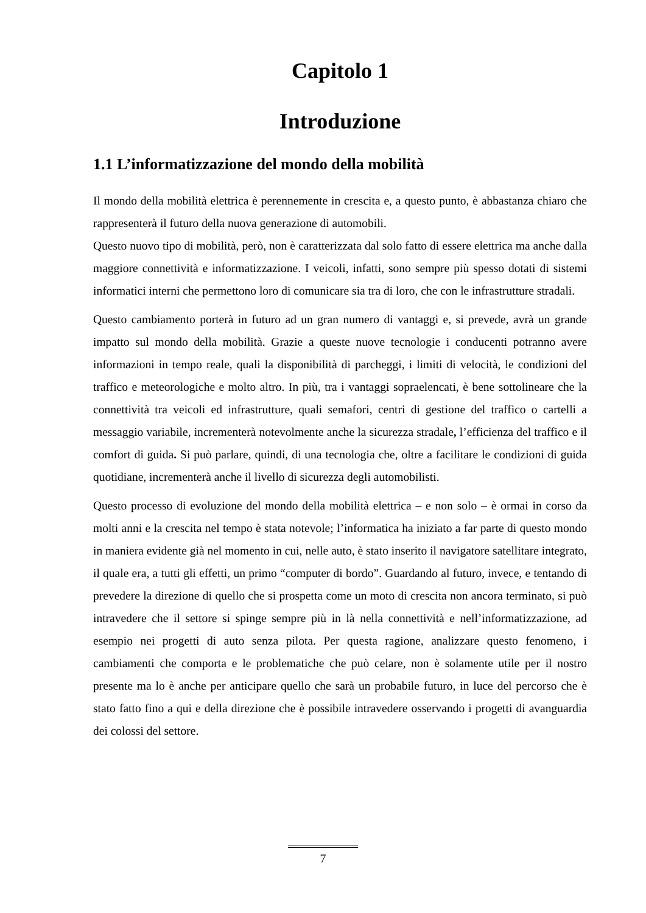Capitolo 1
Introduzione
1.1 L’informatizzazione del mondo della mobilità
Il mondo della mobilità elettrica è perennemente in crescita e, a questo punto, è abbastanza chiaro che rappresenterà il futuro della nuova generazione di automobili.
Questo nuovo tipo di mobilità, però, non è caratterizzata dal solo fatto di essere elettrica ma anche dalla maggiore connettività e informatizzazione. I veicoli, infatti, sono sempre più spesso dotati di sistemi informatici interni che permettono loro di comunicare sia tra di loro, che con le infrastrutture stradali.
Questo cambiamento porterà in futuro ad un gran numero di vantaggi e, si prevede, avrà un grande impatto sul mondo della mobilità. Grazie a queste nuove tecnologie i conducenti potranno avere informazioni in tempo reale, quali la disponibilità di parcheggi, i limiti di velocità, le condizioni del traffico e meteorologiche e molto altro. In più, tra i vantaggi sopraelencati, è bene sottolineare che la connettività tra veicoli ed infrastrutture, quali semafori, centri di gestione del traffico o cartelli a messaggio variabile, incrementerà notevolmente anche la sicurezza stradale, l’efficienza del traffico e il comfort di guida. Si può parlare, quindi, di una tecnologia che, oltre a facilitare le condizioni di guida quotidiane, incrementerà anche il livello di sicurezza degli automobilisti.
Questo processo di evoluzione del mondo della mobilità elettrica – e non solo – è ormai in corso da molti anni e la crescita nel tempo è stata notevole; l’informatica ha iniziato a far parte di questo mondo in maniera evidente già nel momento in cui, nelle auto, è stato inserito il navigatore satellitare integrato, il quale era, a tutti gli effetti, un primo “computer di bordo”. Guardando al futuro, invece, e tentando di prevedere la direzione di quello che si prospetta come un moto di crescita non ancora terminato, si può intravedere che il settore si spinge sempre più in là nella connettività e nell’informatizzazione, ad esempio nei progetti di auto senza pilota. Per questa ragione, analizzare questo fenomeno, i cambiamenti che comporta e le problematiche che può celare, non è solamente utile per il nostro presente ma lo è anche per anticipare quello che sarà un probabile futuro, in luce del percorso che è stato fatto fino a qui e della direzione che è possibile intravedere osservando i progetti di avanguardia dei colossi del settore.
7